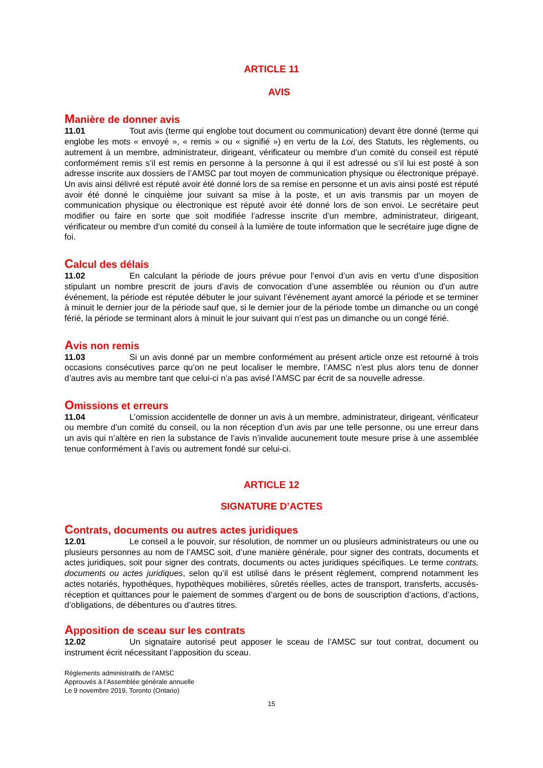ARTICLE 11
AVIS
Manière de donner avis
11.01 Tout avis (terme qui englobe tout document ou communication) devant être donné (terme qui englobe les mots « envoyé », « remis » ou « signifié ») en vertu de la Loi, des Statuts, les règlements, ou autrement à un membre, administrateur, dirigeant, vérificateur ou membre d’un comité du conseil est réputé conformément remis s’il est remis en personne à la personne à qui il est adressé ou s’il lui est posté à son adresse inscrite aux dossiers de l’AMSC par tout moyen de communication physique ou électronique prépayé. Un avis ainsi délivré est réputé avoir été donné lors de sa remise en personne et un avis ainsi posté est réputé avoir été donné le cinquième jour suivant sa mise à la poste, et un avis transmis par un moyen de communication physique ou électronique est réputé avoir été donné lors de son envoi. Le secrétaire peut modifier ou faire en sorte que soit modifiée l’adresse inscrite d’un membre, administrateur, dirigeant, vérificateur ou membre d’un comité du conseil à la lumière de toute information que le secrétaire juge digne de foi.
Calcul des délais
11.02 En calculant la période de jours prévue pour l’envoi d’un avis en vertu d’une disposition stipulant un nombre prescrit de jours d’avis de convocation d’une assemblée ou réunion ou d’un autre événement, la période est réputée débuter le jour suivant l’événement ayant amorcé la période et se terminer à minuit le dernier jour de la période sauf que, si le dernier jour de la période tombe un dimanche ou un congé férié, la période se terminant alors à minuit le jour suivant qui n’est pas un dimanche ou un congé férié.
Avis non remis
11.03 Si un avis donné par un membre conformément au présent article onze est retourné à trois occasions consécutives parce qu’on ne peut localiser le membre, l’AMSC n’est plus alors tenu de donner d’autres avis au membre tant que celui-ci n’a pas avisé l’AMSC par écrit de sa nouvelle adresse.
Omissions et erreurs
11.04 L’omission accidentelle de donner un avis à un membre, administrateur, dirigeant, vérificateur ou membre d’un comité du conseil, ou la non réception d’un avis par une telle personne, ou une erreur dans un avis qui n’altère en rien la substance de l’avis n’invalide aucunement toute mesure prise à une assemblée tenue conformément à l’avis ou autrement fondé sur celui-ci.
ARTICLE 12
SIGNATURE D’ACTES
Contrats, documents ou autres actes juridiques
12.01 Le conseil a le pouvoir, sur résolution, de nommer un ou plusieurs administrateurs ou une ou plusieurs personnes au nom de l’AMSC soit, d’une manière générale, pour signer des contrats, documents et actes juridiques, soit pour signer des contrats, documents ou actes juridiques spécifiques. Le terme contrats, documents ou actes juridiques, selon qu’il est utilisé dans le présent règlement, comprend notamment les actes notariés, hypothèques, hypothèques mobilières, sûretés réelles, actes de transport, transferts, accusés-réception et quittances pour le paiement de sommes d’argent ou de bons de souscription d’actions, d’actions, d’obligations, de débentures ou d’autres titres.
Apposition de sceau sur les contrats
12.02 Un signataire autorisé peut apposer le sceau de l’AMSC sur tout contrat, document ou instrument écrit nécessitant l’apposition du sceau.
Règlements administratifs de l’AMSC
Approuvés à l’Assemblée générale annuelle
Le 9 novembre 2019, Toronto (Ontario)
15